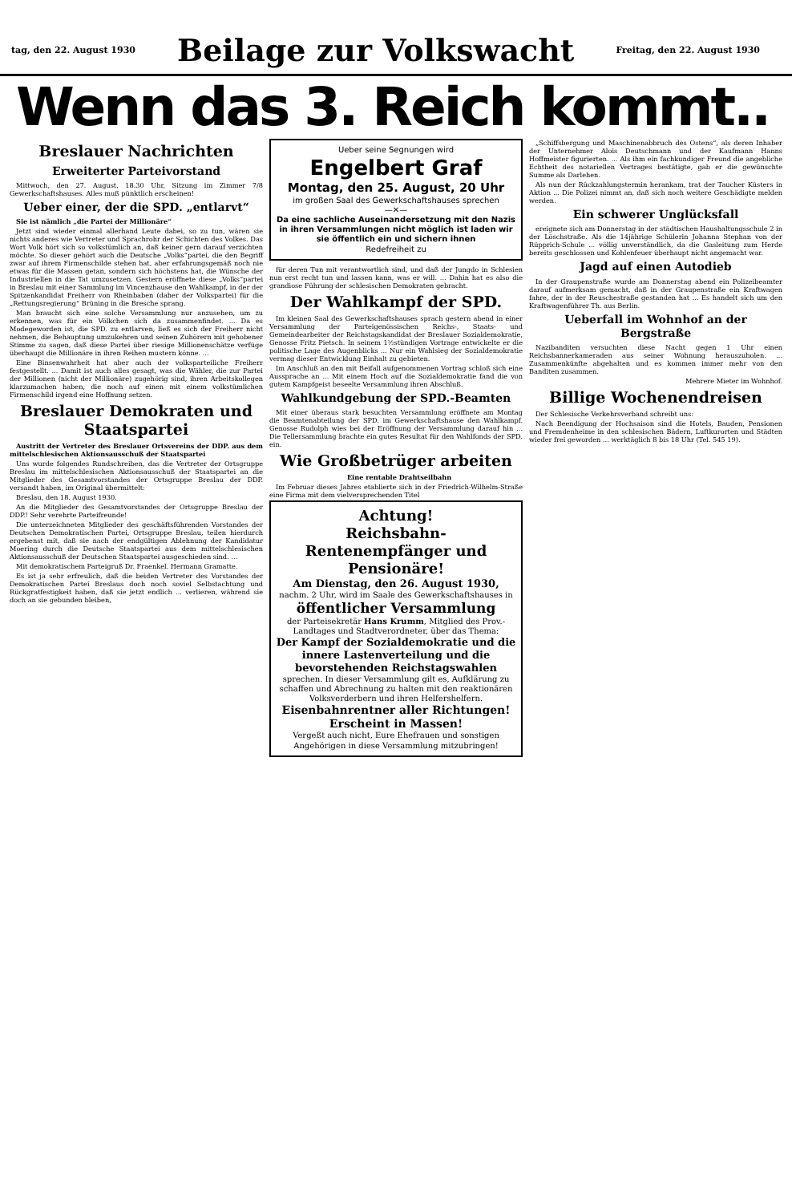tag, den 22. August 1930
Beilage zur Volkswacht
Freitag, den 22. August 1930
Wenn das 3. Reich kommt..
Breslauer Nachrichten
Erweiterter Parteivorstand
Mittwoch, den 27. August, 18.30 Uhr, Sitzung im Zimmer 7/8 Gewerkschaftshauses. Alles muß pünktlich erscheinen!
Ueber einer, der die SPD. „entlarvt“
Sie ist nämlich „die Partei der Millionäre“
Jetzt sind wieder einmal allerhand Leute dabei, so zu tun, wären sie nichts anderes wie Vertreter und Sprachrohr der Schichten des Volkes. Das Wort Volk hört sich so volkstümlich an, daß keiner gern darauf verzichten möchte. So dieser gehört auch die Deutsche „Volks“partei, die den Begriff zwar auf ihrem Firmenschilde stehen hat, aber erfahrungsgemäß noch nie etwas für die Massen getan, sondern sich höchstens hat, die Wünsche der Industriellen in die Tat umzusetzen. Gestern eröffnete diese „Volks“partei in Breslau mit einer Sammlung im Vincenzhause den Wahlkampf, in der der Spitzenkandidat Freiherr von Rheinbaben (daher der Volkspartei) für die „Rettungsregierung“ Brüning in die Bresche sprang.
Man braucht sich eine solche Versammlung nur anzusehen, um zu erkennen, was für ein Völkchen sich da zusammenfindet. ... Da es Modegeworden ist, die SPD. zu entlarven, ließ es sich der Freiherr nicht nehmen, die Behauptung umzukehren und seinen Zuhörern mit gehobener Stimme zu sagen, daß diese Partei über riesige Millionenschätze verfüge überhaupt die Millionäre in ihren Reihen mustern könne. ...
Eine Binsenwahrheit hat aber auch der volksparteiliche Freiherr festgestellt. ... Damit ist auch alles gesagt, was die Wähler, die zur Partei der Millionen (nicht der Millionäre) zugehörig sind, ihren Arbeitskollegen klarzumachen haben, die noch auf einen mit einem volkstümlichen Firmenschild irgend eine Hoffnung setzen.
Breslauer Demokraten und Staatspartei
Austritt der Vertreter des Breslauer Ortsvereins der DDP. aus dem mittelschlesischen Aktionsausschuß der Staatspartei
Uns wurde folgendes Rundschreiben, das die Vertreter der Ortsgruppe Breslau im mittelschlesischen Aktionsausschuß der Staatspartei an die Mitglieder des Gesamtvorstandes der Ortsgruppe Breslau der DDP. versandt haben, im Original übermittelt:
Breslau, den 18. August 1930.
An die Mitglieder des Gesamtvorstandes der Ortsgruppe Breslau der DDP.! Sehr verehrte Parteifreunde!
Die unterzeichneten Mitglieder des geschäftsführenden Vorstandes der Deutschen Demokratischen Partei, Ortsgruppe Breslau, teilen hierdurch ergebenst mit, daß sie nach der endgültigen Ablehnung der Kandidatur Moering durch die Deutsche Staatspartei aus dem mittelschlesischen Aktionsausschuß der Deutschen Staatspartei ausgeschieden sind. ...
Mit demokratischem Parteigruß Dr. Fraenkel. Hermann Gramatte.
Es ist ja sehr erfreulich, daß die beiden Vertreter des Vorstandes der Demokratischen Partei Breslaus doch noch soviel Selbstachtung und Rückgratfestigkeit haben, daß sie jetzt endlich ... verlieren, während sie doch an sie gebunden bleiben,
Ueber seine Segnungen wird
Engelbert Graf
Montag, den 25. August, 20 Uhr
im großen Saal des Gewerkschaftshauses sprechen
—✕—
Da eine sachliche Auseinandersetzung mit den Nazis in ihren Versammlungen nicht möglich ist laden wir sie öffentlich ein und sichern ihnen
Redefreiheit zu
für deren Tun mit verantwortlich sind, und daß der Jungdo in Schlesien nun erst recht tun und lassen kann, was er will. ... Dahin hat es also die grandiose Führung der schlesischen Demokraten gebracht.
Der Wahlkampf der SPD.
Im kleinen Saal des Gewerkschaftshauses sprach gestern abend in einer Versammlung der Parteigenössischen Reichs-, Staats- und Gemeindearbeiter der Reichstagskandidat der Breslauer Sozialdemokratie, Genosse Fritz Pietsch. In seinem 1½stündigen Vortrage entwickelte er die politische Lage des Augenblicks ... Nur ein Wahlsieg der Sozialdemokratie vermag dieser Entwicklung Einhalt zu gebieten.
Im Anschluß an den mit Beifall aufgenommenen Vortrag schloß sich eine Aussprache an ... Mit einem Hoch auf die Sozialdemokratie fand die von gutem Kampfgeist beseelte Versammlung ihren Abschluß.
Wahlkundgebung der SPD.-Beamten
Mit einer überaus stark besuchten Versammlung eröffnete am Montag die Beamtenabteilung der SPD. im Gewerkschaftshause den Wahlkampf. Genosse Rudolph wies bei der Eröffnung der Versammlung darauf hin ... Die Tellersammlung brachte ein gutes Resultat für den Wahlfonds der SPD. ein.
Wie Großbetrüger arbeiten
Eine rentable Drahtseilbahn
Im Februar dieses Jahres etablierte sich in der Friedrich-Wilhelm-Straße eine Firma mit dem vielversprechenden Titel
Achtung!
Reichsbahn-Rentenempfänger und Pensionäre!
Am Dienstag, den 26. August 1930,
nachm. 2 Uhr, wird im Saale des Gewerkschaftshauses in
öffentlicher Versammlung
der Parteisekretär Hans Krumm, Mitglied des Prov.-Landtages und Stadtverordneter, über das Thema:
Der Kampf der Sozialdemokratie und die innere Lastenverteilung und die bevorstehenden Reichstagswahlen
sprechen. In dieser Versammlung gilt es, Aufklärung zu schaffen und Abrechnung zu halten mit den reaktionären Volksverderbern und ihren Helfershelfern.
Eisenbahnrentner aller Richtungen! Erscheint in Massen!
Vergeßt auch nicht, Eure Ehefrauen und sonstigen Angehörigen in diese Versammlung mitzubringen!
„Schiffsbergung und Maschinenabbruch des Ostens“, als deren Inhaber der Unternehmer Alois Deutschmann und der Kaufmann Hanns Hoffmeister figurierten. ... Als ihm ein fachkundiger Freund die angebliche Echtheit des notariellen Vertrages bestätigte, gab er die gewünschte Summe als Darlehen.
Als nun der Rückzahlungstermin herankam, trat der Taucher Küsters in Aktion ... Die Polizei nimmt an, daß sich noch weitere Geschädigte melden werden.
Ein schwerer Unglücksfall
ereignete sich am Donnerstag in der städtischen Haushaltungsschule 2 in der Löschstraße. Als die 14jährige Schülerin Johanna Stephan von der Rüpprich-Schule ... völlig unverständlich, da die Gasleitung zum Herde bereits geschlossen und Kohlenfeuer überhaupt nicht angemacht war.
Jagd auf einen Autodieb
In der Graupenstraße wurde am Donnerstag abend ein Polizeibeamter darauf aufmerksam gemacht, daß in der Graupenstraße ein Kraftwagen fahre, der in der Reuschestraße gestanden hat ... Es handelt sich um den Kraftwagenführer Th. aus Berlin.
Ueberfall im Wohnhof an der Bergstraße
Nazibanditen versuchten diese Nacht gegen 1 Uhr einen Reichsbannerkameraden aus seiner Wohnung herauszuholen. ... Zusammenkünfte abgehalten und es kommen immer mehr von den Banditen zusammen.
Mehrere Mieter im Wohnhof.
Billige Wochenendreisen
Der Schlesische Verkehrsverband schreibt uns:
Nach Beendigung der Hochsaison sind die Hotels, Bauden, Pensionen und Fremdenheime in den schlesischen Bädern, Luftkurorten und Städten wieder frei geworden ... werktäglich 8 bis 18 Uhr (Tel. 545 19).